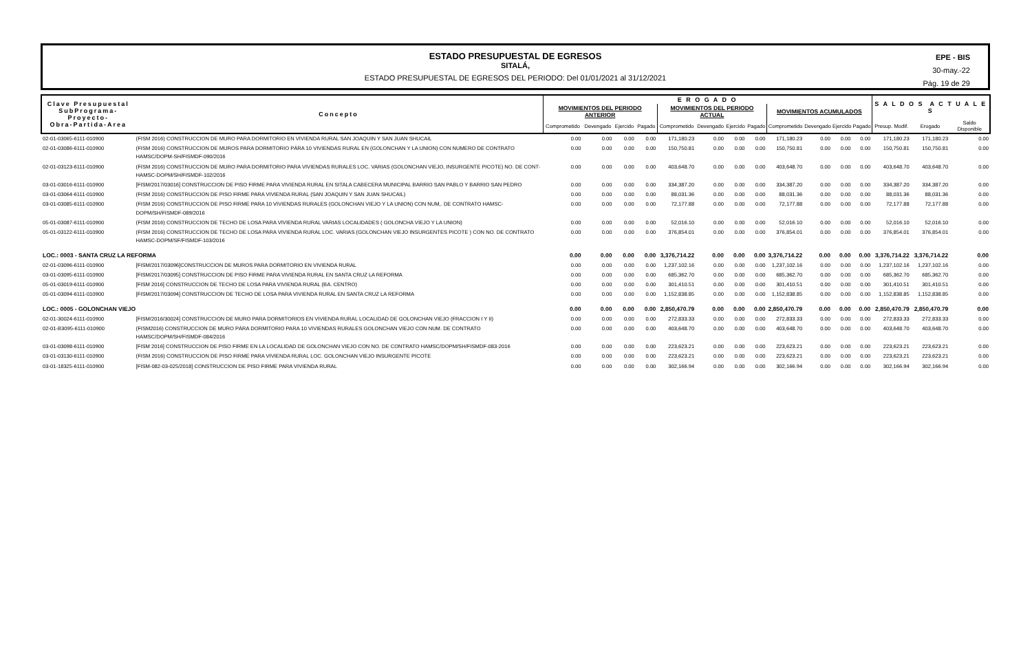ESTADO PRESUPUESTAL DE EGRESOS
SITALÁ,
ESTADO PRESUPUESTAL DE EGRESOS DEL PERIODO: Del 01/01/2021 al 31/12/2021
EPE - BIS
30-may.-22
Pág. 19 de 29
| Clave Presupuestal SubPrograma-Proyecto- Obra-Partida-Area | Concepto | E R O G A D O | | | | | | | | | | | | S A L D O S A C T U A L E S | | |
| --- | --- | --- | --- | --- | --- | --- | --- | --- | --- | --- | --- | --- | --- | --- | --- | --- |
| | | MOVIMIENTOS DEL PERIODO ANTERIOR | | | | MOVIMIENTOS DEL PERIODO ACTUAL | | | | MOVIMIENTOS ACUMULADOS | | | | | | |
| | | Comprometido | Devengado | Ejercido | Pagado | Comprometido | Devengado | Ejercido | Pagado | Comprometido | Devengado | Ejercido | Pagado | Presup. Modif. | Erogado | Saldo Disponible |
| 02-01-03065-6111-010900 | (FISM 2016) CONSTRUCCION DE MURO PARA DORMITORIO EN VIVIENDA RURAL SAN JOAQUIN Y SAN JUAN SHUCAIL | 0.00 | 0.00 | 0.00 | 0.00 | 171,180.23 | 0.00 | 0.00 | 0.00 | 171,180.23 | 0.00 | 0.00 | 0.00 | 171,180.23 | 171,180.23 | 0.00 |
| 02-01-03086-6111-010900 | (FISM 2016) CONSTRUCCION DE MUROS PARA DORMITORIO PÁRA 10 VIVIENDAS RURAL EN (GOLONCHAN Y LA UNION) CON NUMERO DE CONTRATO HAMSC/DOPM-SH/FISMDF-090/2016 | 0.00 | 0.00 | 0.00 | 0.00 | 150,750.81 | 0.00 | 0.00 | 0.00 | 150,750.81 | 0.00 | 0.00 | 0.00 | 150,750.81 | 150,750.81 | 0.00 |
| 02-01-03123-6111-010900 | (FISM 2016) CONSTRUCCION DE MURO PARA DORMITORIO PARA VIVIENDAS RURALES LOC. VARIAS (GOLONCHAN VIEJO, INSURGENTE PICOTE) NO. DE CONT-HAMSC-DOPM/SH/FISMDF-102/2016 | 0.00 | 0.00 | 0.00 | 0.00 | 403,648.70 | 0.00 | 0.00 | 0.00 | 403,648.70 | 0.00 | 0.00 | 0.00 | 403,648.70 | 403,648.70 | 0.00 |
| 03-01-03016-6111-010900 | [FISM/2017/03016] CONSTRUCCION DE PISO FIRME PARA VIVIENDA RURAL EN SITALA CABECERA MUNICIPAL BARRIO SAN PABLO Y BARRIO SAN PEDRO | 0.00 | 0.00 | 0.00 | 0.00 | 334,387.20 | 0.00 | 0.00 | 0.00 | 334,387.20 | 0.00 | 0.00 | 0.00 | 334,387.20 | 334,387.20 | 0.00 |
| 03-01-03064-6111-010900 | (FISM 2016) CONSTRUCCION DE PISO FIRME PARA VIVIENDA RURAL (SAN JOAQUIN Y SAN JUAN SHUCAIL) | 0.00 | 0.00 | 0.00 | 0.00 | 88,031.36 | 0.00 | 0.00 | 0.00 | 88,031.36 | 0.00 | 0.00 | 0.00 | 88,031.36 | 88,031.36 | 0.00 |
| 03-01-03085-6111-010900 | (FISM 2016) CONSTRUCCION DE PISO FIRME PARA 10 VIVIENDAS RURALES (GOLONCHAN VIEJO Y LA UNION) CON NUM,. DE CONTRATO HAMSC-DOPM/SH/FISMDF-089/2016 | 0.00 | 0.00 | 0.00 | 0.00 | 72,177.88 | 0.00 | 0.00 | 0.00 | 72,177.88 | 0.00 | 0.00 | 0.00 | 72,177.88 | 72,177.88 | 0.00 |
| 05-01-03087-6111-010900 | (FISM 2016) CONSTRUCCION DE TECHO DE LOSA PARA VIVIENDA RURAL VARIAS LOCALIDADES ( GOLONCHA VIEJO Y LA UNION) | 0.00 | 0.00 | 0.00 | 0.00 | 52,016.10 | 0.00 | 0.00 | 0.00 | 52,016.10 | 0.00 | 0.00 | 0.00 | 52,016.10 | 52,016.10 | 0.00 |
| 05-01-03122-6111-010900 | (FISM 2016) CONSTRUCCION DE TECHO DE LOSA PARA VIVIENDA RURAL LOC. VARIAS (GOLONCHAN VIEJO INSURGENTES PICOTE ) CON NO. DE CONTRATO HAMSC-DOPM/SF/FISMDF-103/2016 | 0.00 | 0.00 | 0.00 | 0.00 | 376,854.01 | 0.00 | 0.00 | 0.00 | 376,854.01 | 0.00 | 0.00 | 0.00 | 376,854.01 | 376,854.01 | 0.00 |
| LOC.: 0003 - SANTA CRUZ LA REFORMA | | 0.00 | 0.00 | 0.00 | 0.00 | 3,376,714.22 | 0.00 | 0.00 | 0.00 | 3,376,714.22 | 0.00 | 0.00 | 0.00 | 3,376,714.22 | 3,376,714.22 | 0.00 |
| 02-01-03096-6111-010900 | [FISM/2017/03096]CONSTRUCCION DE MUROS PARA DORMITORIO EN VIVIENDA RURAL | 0.00 | 0.00 | 0.00 | 0.00 | 1,237,102.16 | 0.00 | 0.00 | 0.00 | 1,237,102.16 | 0.00 | 0.00 | 0.00 | 1,237,102.16 | 1,237,102.16 | 0.00 |
| 03-01-03095-6111-010900 | [FISM/2017/03095] CONSTRUCCION DE PISO FIRME PARA VIVIENDA RURAL EN SANTA CRUZ LA REFORMA | 0.00 | 0.00 | 0.00 | 0.00 | 685,362.70 | 0.00 | 0.00 | 0.00 | 685,362.70 | 0.00 | 0.00 | 0.00 | 685,362.70 | 685,362.70 | 0.00 |
| 05-01-03019-6111-010900 | [FISM 2016] CONSTRUCCION DE TECHO DE LOSA PARA VIVIENDA RURAL (BA. CENTRO) | 0.00 | 0.00 | 0.00 | 0.00 | 301,410.51 | 0.00 | 0.00 | 0.00 | 301,410.51 | 0.00 | 0.00 | 0.00 | 301,410.51 | 301,410.51 | 0.00 |
| 05-01-03094-6111-010900 | [FISM/2017/03094] CONSTRUCCION DE TECHO DE LOSA PARA VIVIENDA RURAL EN SANTA CRUZ LA REFORMA | 0.00 | 0.00 | 0.00 | 0.00 | 1,152,838.85 | 0.00 | 0.00 | 0.00 | 1,152,838.85 | 0.00 | 0.00 | 0.00 | 1,152,838.85 | 1,152,838.85 | 0.00 |
| LOC.: 0005 - GOLONCHAN VIEJO | | 0.00 | 0.00 | 0.00 | 0.00 | 2,850,470.79 | 0.00 | 0.00 | 0.00 | 2,850,470.79 | 0.00 | 0.00 | 0.00 | 2,850,470.79 | 2,850,470.79 | 0.00 |
| 02-01-30024-6111-010900 | [FISM/2016/30024] CONSTRUCCION DE MURO PARA DORMITORIOS EN VIVIENDA RURAL LOCALIDAD DE GOLONCHAN VIEJO (FRACCION I Y II) | 0.00 | 0.00 | 0.00 | 0.00 | 272,833.33 | 0.00 | 0.00 | 0.00 | 272,833.33 | 0.00 | 0.00 | 0.00 | 272,833.33 | 272,833.33 | 0.00 |
| 02-01-B3095-6111-010900 | (FISM2016) CONSTRUCCION DE MURO PÁRA DORMITORIO PARA 10 VIVIENDAS RURALES GOLONCHAN VIEJO CON NUM. DE CONTRATO HAMSC/DOPM/SH/FISMDF-084/2016 | 0.00 | 0.00 | 0.00 | 0.00 | 403,648.70 | 0.00 | 0.00 | 0.00 | 403,648.70 | 0.00 | 0.00 | 0.00 | 403,648.70 | 403,648.70 | 0.00 |
| 03-01-03098-6111-010900 | [FISM 2016] CONSTRUCCION DE PISO FIRME EN LA LOCALIDAD DE GOLONCHAN VIEJO CON NO. DE CONTRATO HAMSC/DOPM/SH/FISMDF-083-2016 | 0.00 | 0.00 | 0.00 | 0.00 | 223,623.21 | 0.00 | 0.00 | 0.00 | 223,623.21 | 0.00 | 0.00 | 0.00 | 223,623.21 | 223,623.21 | 0.00 |
| 03-01-03130-6111-010900 | (FISM 2016) CONSTRUCCION DE PISO FIRME PARA VIVIENDA RURAL LOC. GOLONCHAN VIEJO INSURGENTE PICOTE | 0.00 | 0.00 | 0.00 | 0.00 | 223,623.21 | 0.00 | 0.00 | 0.00 | 223,623.21 | 0.00 | 0.00 | 0.00 | 223,623.21 | 223,623.21 | 0.00 |
| 03-01-18325-6111-010900 | [FISM-082-03-025/2018] CONSTRUCCION DE PISO FIRME PARA VIVIENDA RURAL | 0.00 | 0.00 | 0.00 | 0.00 | 302,166.94 | 0.00 | 0.00 | 0.00 | 302,166.94 | 0.00 | 0.00 | 0.00 | 302,166.94 | 302,166.94 | 0.00 |